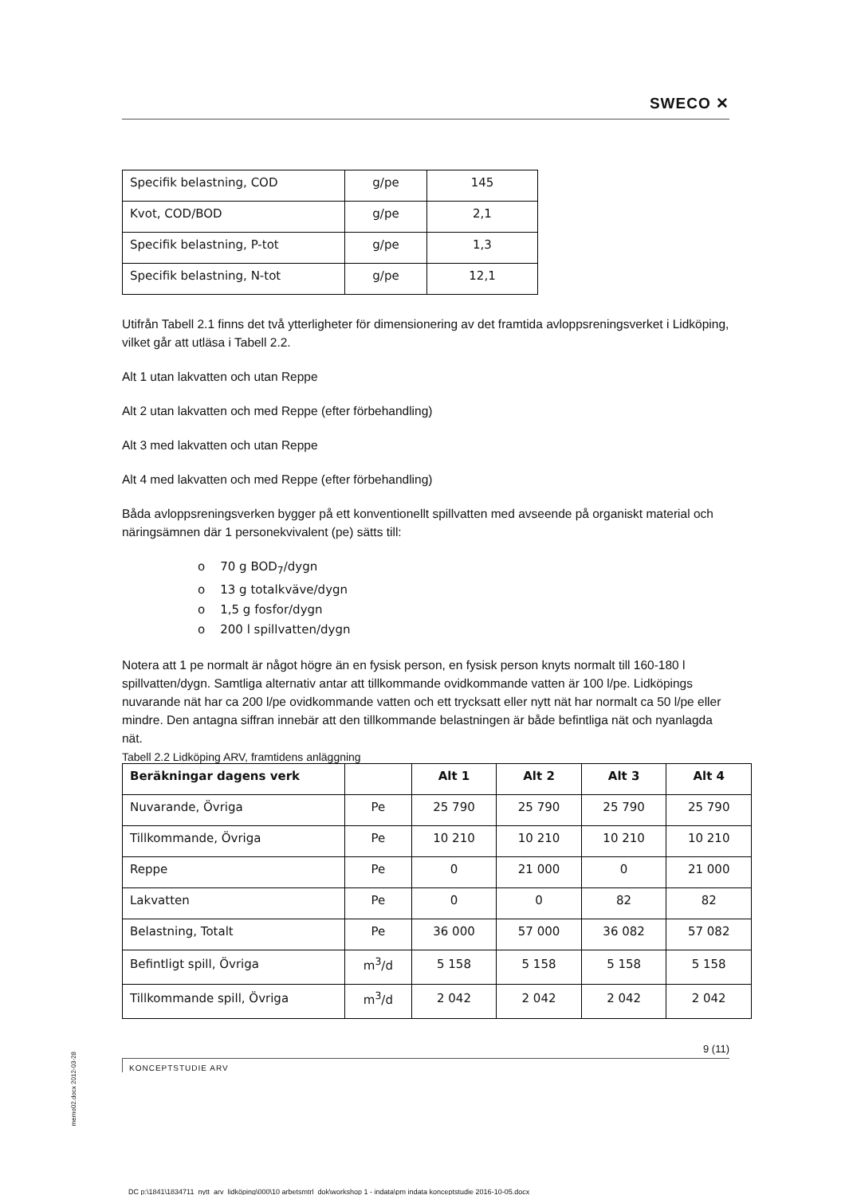SWECO ✕
| Specifik belastning, COD | g/pe | 145 |
| Kvot, COD/BOD | g/pe | 2,1 |
| Specifik belastning, P-tot | g/pe | 1,3 |
| Specifik belastning, N-tot | g/pe | 12,1 |
Utifrån Tabell 2.1 finns det två ytterligheter för dimensionering av det framtida avloppsreningsverket i Lidköping, vilket går att utläsa i Tabell 2.2.
Alt 1 utan lakvatten och utan Reppe
Alt 2 utan lakvatten och med Reppe (efter förbehandling)
Alt 3 med lakvatten och utan Reppe
Alt 4 med lakvatten och med Reppe (efter förbehandling)
Båda avloppsreningsverken bygger på ett konventionellt spillvatten med avseende på organiskt material och näringsämnen där 1 personekvivalent (pe) sätts till:
o 70 g BOD<sub>7</sub>/dygn
o 13 g totalkväve/dygn
o 1,5 g fosfor/dygn
o 200 l spillvatten/dygn
Notera att 1 pe normalt är något högre än en fysisk person, en fysisk person knyts normalt till 160-180 l spillvatten/dygn. Samtliga alternativ antar att tillkommande ovidkommande vatten är 100 l/pe. Lidköpings nuvarande nät har ca 200 l/pe ovidkommande vatten och ett trycksatt eller nytt nät har normalt ca 50 l/pe eller mindre. Den antagna siffran innebär att den tillkommande belastningen är både befintliga nät och nyanlagda nät.
Tabell 2.2 Lidköping ARV, framtidens anläggning
| Beräkningar dagens verk | | Alt 1 | Alt 2 | Alt 3 | Alt 4 |
| --- | --- | --- | --- | --- | --- |
| Nuvarande, Övriga | Pe | 25 790 | 25 790 | 25 790 | 25 790 |
| Tillkommande, Övriga | Pe | 10 210 | 10 210 | 10 210 | 10 210 |
| Reppe | Pe | 0 | 21 000 | 0 | 21 000 |
| Lakvatten | Pe | 0 | 0 | 82 | 82 |
| Belastning, Totalt | Pe | 36 000 | 57 000 | 36 082 | 57 082 |
| Befintligt spill, Övriga | m<sup>3</sup>/d | 5 158 | 5 158 | 5 158 | 5 158 |
| Tillkommande spill, Övriga | m<sup>3</sup>/d | 2 042 | 2 042 | 2 042 | 2 042 |
9 (11)
KONCEPTSTUDIE ARV
DC p:\1841\1834711_nytt_arv_lidköping\000\10 arbetsmtrl_dok\workshop 1 - indata\pm indata konceptstudie 2016-10-05.docx
memo02.docx 2012-03-28